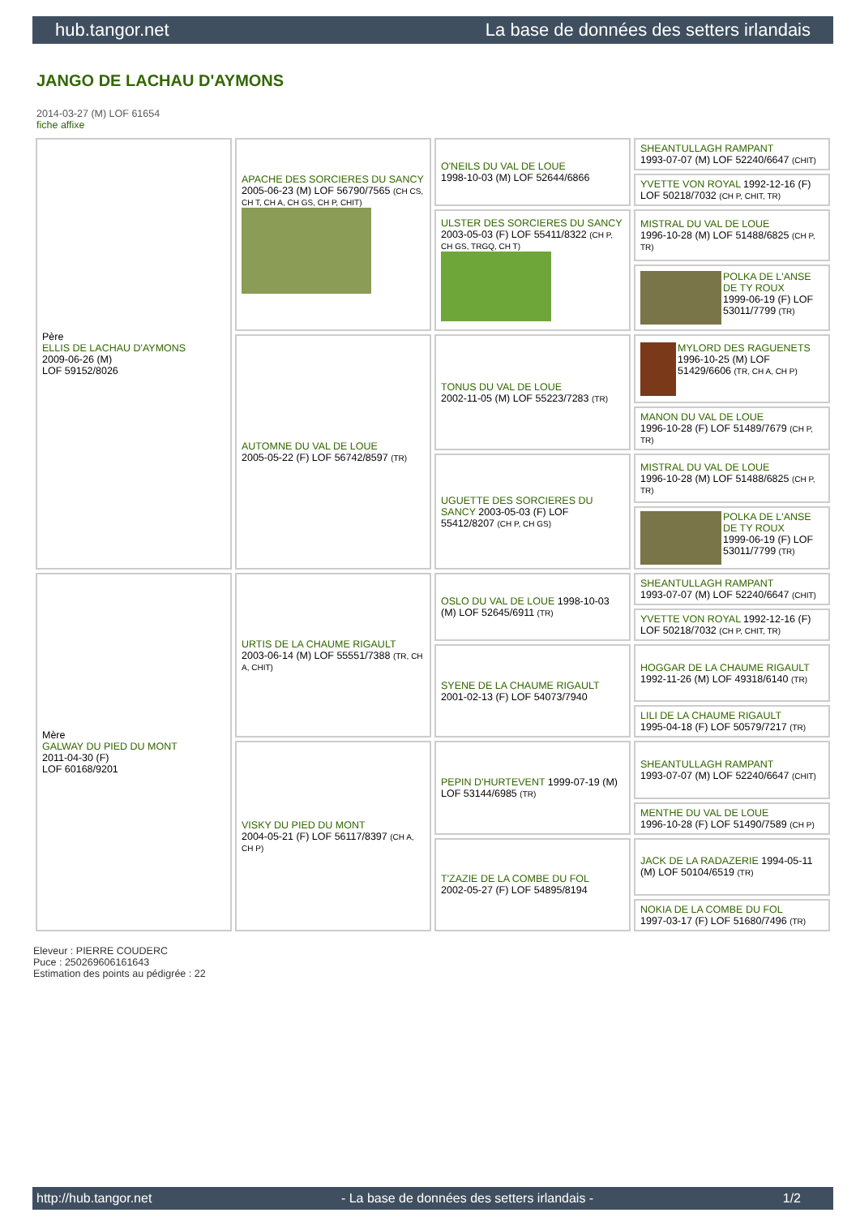hub.tangor.net La base de données des setters irlandais
JANGO DE LACHAU D'AYMONS
2014-03-27 (M) LOF 61654
fiche affixe
| Père ELLIS DE LACHAU D'AYMONS 2009-06-26 (M) LOF 59152/8026 | APACHE DES SORCIERES DU SANCY 2005-06-23 (M) LOF 56790/7565 (CH CS, CH T, CH A, CH GS, CH P, CHIT) | O'NEILS DU VAL DE LOUE 1998-10-03 (M) LOF 52644/6866 | SHEANTULLAGH RAMPANT 1993-07-07 (M) LOF 52240/6647 (CHIT) |
| | | | YVETTE VON ROYAL 1992-12-16 (F) LOF 50218/7032 (CH P, CHIT, TR) |
| | | ULSTER DES SORCIERES DU SANCY 2003-05-03 (F) LOF 55411/8322 (CH P, CH GS, TRGQ, CH T) | MISTRAL DU VAL DE LOUE 1996-10-28 (M) LOF 51488/6825 (CH P, TR) |
| | | | POLKA DE L'ANSE DE TY ROUX 1999-06-19 (F) LOF 53011/7799 (TR) |
| | AUTOMNE DU VAL DE LOUE 2005-05-22 (F) LOF 56742/8597 (TR) | TONUS DU VAL DE LOUE 2002-11-05 (M) LOF 55223/7283 (TR) | MYLORD DES RAGUENETS 1996-10-25 (M) LOF 51429/6606 (TR, CH A, CH P) |
| | | | MANON DU VAL DE LOUE 1996-10-28 (F) LOF 51489/7679 (CH P, TR) |
| | | UGUETTE DES SORCIERES DU SANCY 2003-05-03 (F) LOF 55412/8207 (CH P, CH GS) | MISTRAL DU VAL DE LOUE 1996-10-28 (M) LOF 51488/6825 (CH P, TR) |
| | | | POLKA DE L'ANSE DE TY ROUX 1999-06-19 (F) LOF 53011/7799 (TR) |
| Mère GALWAY DU PIED DU MONT 2011-04-30 (F) LOF 60168/9201 | URTIS DE LA CHAUME RIGAULT 2003-06-14 (M) LOF 55551/7388 (TR, CH A, CHIT) | OSLO DU VAL DE LOUE 1998-10-03 (M) LOF 52645/6911 (TR) | SHEANTULLAGH RAMPANT 1993-07-07 (M) LOF 52240/6647 (CHIT) |
| | | | YVETTE VON ROYAL 1992-12-16 (F) LOF 50218/7032 (CH P, CHIT, TR) |
| | | SYENE DE LA CHAUME RIGAULT 2001-02-13 (F) LOF 54073/7940 | HOGGAR DE LA CHAUME RIGAULT 1992-11-26 (M) LOF 49318/6140 (TR) |
| | | | LILI DE LA CHAUME RIGAULT 1995-04-18 (F) LOF 50579/7217 (TR) |
| | VISKY DU PIED DU MONT 2004-05-21 (F) LOF 56117/8397 (CH A, CH P) | PEPIN D'HURTEVENT 1999-07-19 (M) LOF 53144/6985 (TR) | SHEANTULLAGH RAMPANT 1993-07-07 (M) LOF 52240/6647 (CHIT) |
| | | | MENTHE DU VAL DE LOUE 1996-10-28 (F) LOF 51490/7589 (CH P) |
| | | T'ZAZIE DE LA COMBE DU FOL 2002-05-27 (F) LOF 54895/8194 | JACK DE LA RADAZERIE 1994-05-11 (M) LOF 50104/6519 (TR) |
| | | | NOKIA DE LA COMBE DU FOL 1997-03-17 (F) LOF 51680/7496 (TR) |
Eleveur : PIERRE COUDERC
Puce : 250269606161643
Estimation des points au pédigrée : 22
http://hub.tangor.net - La base de données des setters irlandais - 1/2